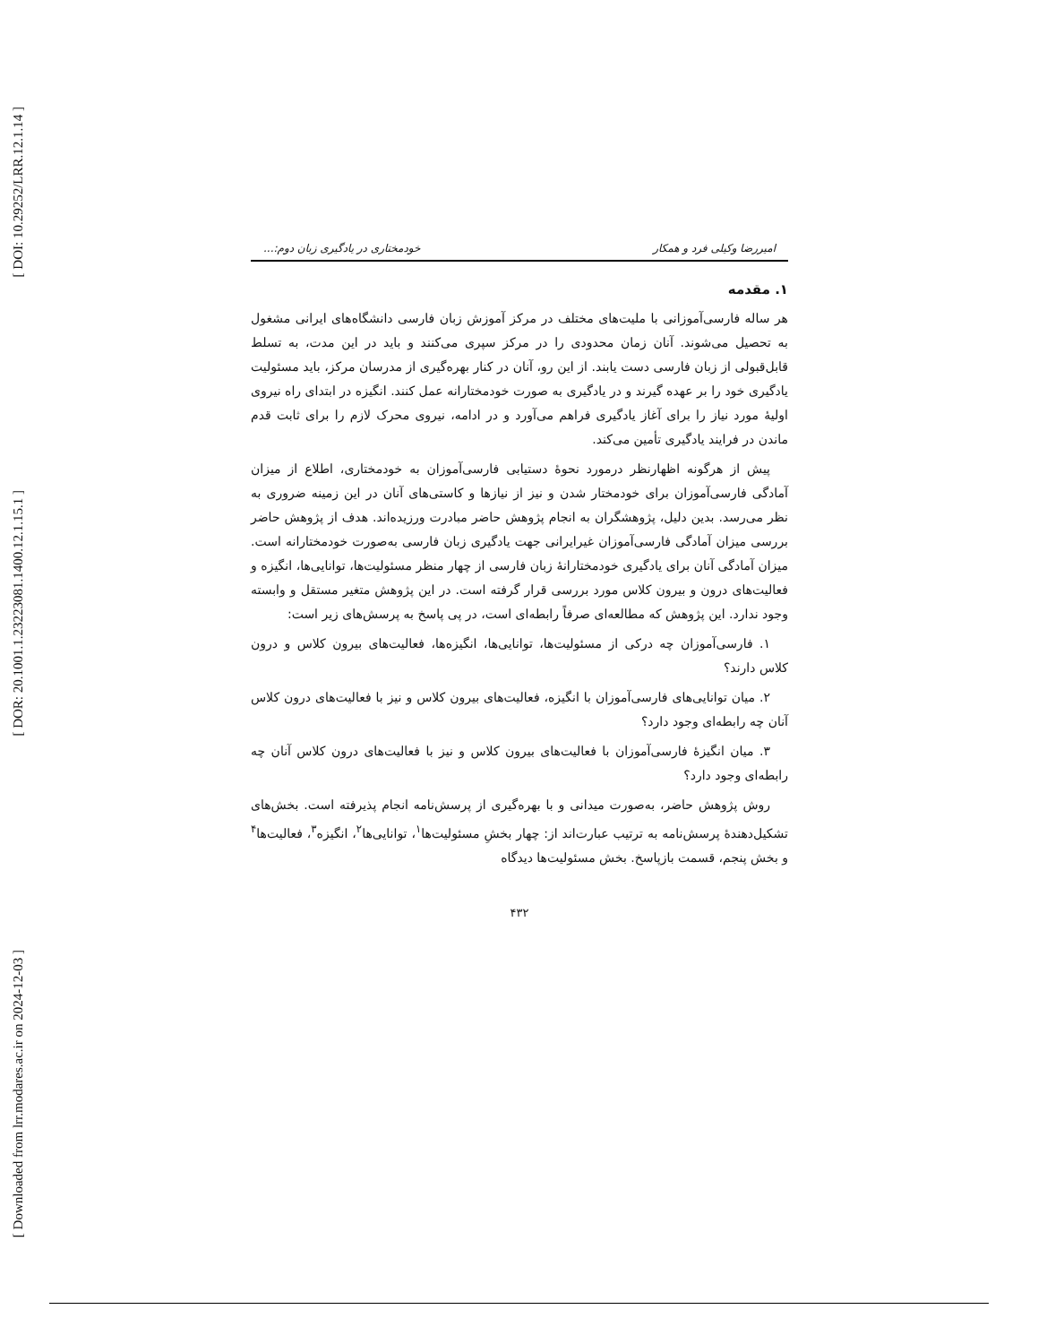[ DOI: 10.29252/LRR.12.1.14 ]
[ DOR: 20.1001.1.23223081.1400.12.1.15.1 ]
[ Downloaded from lrr.modares.ac.ir on 2024-12-03 ]
امیررضا وکیلی فرد و همکار خودمختاری در یادگیری زبان دوم:...
۱. مقدمه
هر ساله فارسی‌آموزانی با ملیت‌های مختلف در مرکز آموزش زبان فارسی دانشگاه‌های ایرانی مشغول به تحصیل می‌شوند. آنان زمان محدودی را در مرکز سپری می‌کنند و باید در این مدت، به تسلط قابل‌قبولی از زبان فارسی دست یابند. از این رو، آنان در کنار بهره‌گیری از مدرسان مرکز، باید مسئولیت یادگیری خود را بر عهده گیرند و در یادگیری به صورت خودمختارانه عمل کنند. انگیزه در ابتدای راه نیروی اولیهٔ مورد نیاز را برای آغاز یادگیری فراهم می‌آورد و در ادامه، نیروی محرک لازم را برای ثابت قدم ماندن در فرایند یادگیری تأمین می‌کند.
پیش از هرگونه اظهارنظر درمورد نحوهٔ دستیابی فارسی‌آموزان به خودمختاری، اطلاع از میزان آمادگی فارسی‌آموزان برای خودمختار شدن و نیز از نیازها و کاستی‌های آنان در این زمینه ضروری به نظر می‌رسد. بدین دلیل، پژوهشگران به انجام پژوهش حاضر مبادرت ورزیده‌اند. هدف از پژوهش حاضر بررسی میزان آمادگی فارسی‌آموزان غیرایرانی جهت یادگیری زبان فارسی به‌صورت خودمختارانه است. میزان آمادگی آنان برای یادگیری خودمختارانهٔ زبان فارسی از چهار منظر مسئولیت‌ها، توانایی‌ها، انگیزه و فعالیت‌های درون و بیرون کلاس مورد بررسی قرار گرفته است. در این پژوهش متغیر مستقل و وابسته وجود ندارد. این پژوهش که مطالعه‌ای صرفاً رابطه‌ای است، در پی پاسخ به پرسش‌های زیر است:
۱. فارسی‌آموزان چه درکی از مسئولیت‌ها، توانایی‌ها، انگیزه‌ها، فعالیت‌های بیرون کلاس و درون کلاس دارند؟
۲. میان توانایی‌های فارسی‌آموزان با انگیزه، فعالیت‌های بیرون کلاس و نیز با فعالیت‌های درون کلاس آنان چه رابطه‌ای وجود دارد؟
۳. میان انگیزهٔ فارسی‌آموزان با فعالیت‌های بیرون کلاس و نیز با فعالیت‌های درون کلاس آنان چه رابطه‌ای وجود دارد؟
روش پژوهش حاضر، به‌صورت میدانی و با بهره‌گیری از پرسش‌نامه انجام پذیرفته است. بخش‌های تشکیل‌دهندهٔ پرسش‌نامه به ترتیب عبارت‌اند از: چهار بخشِ مسئولیت‌ها<sup>۱</sup>، توانایی‌ها<sup>۲</sup>، انگیزه<sup>۳</sup>، فعالیت‌ها<sup>۴</sup> و بخش پنجم، قسمت بازپاسخ. بخش مسئولیت‌ها دیدگاه
۴۳۲